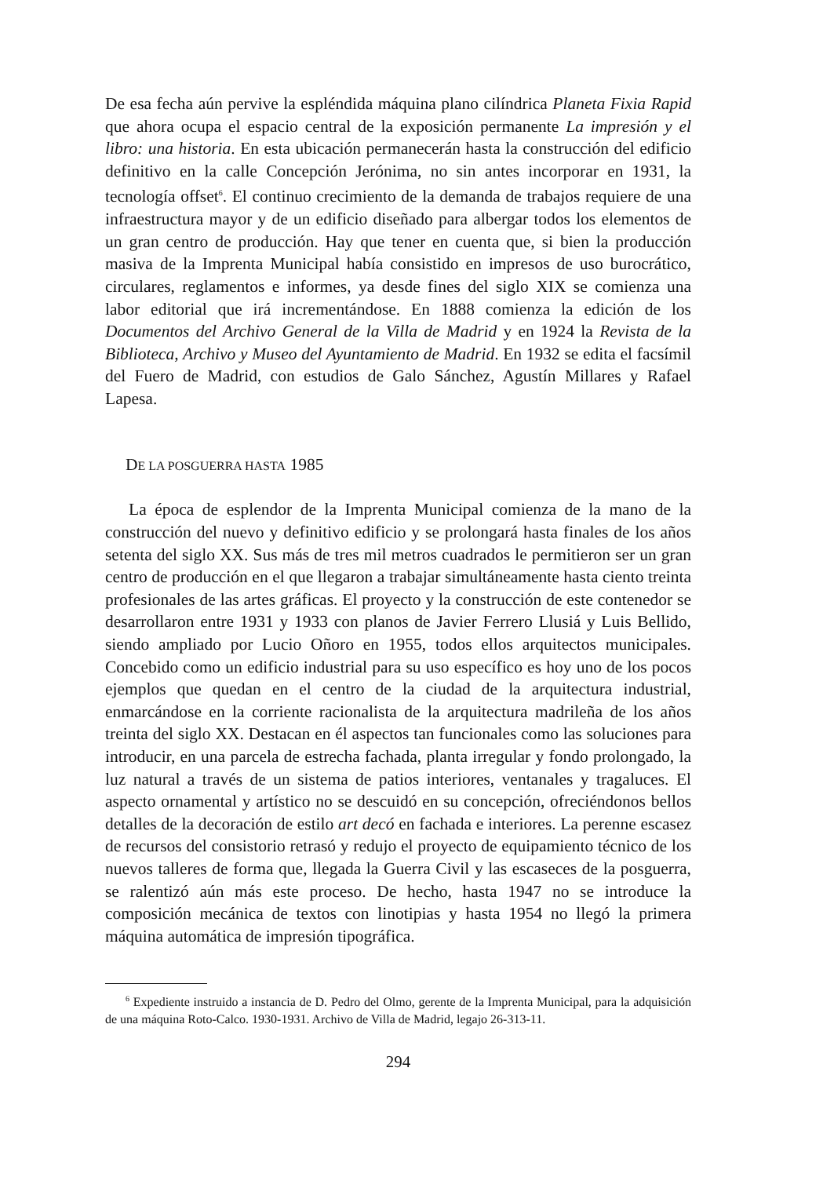De esa fecha aún pervive la espléndida máquina plano cilíndrica Planeta Fixia Rapid que ahora ocupa el espacio central de la exposición permanente La impresión y el libro: una historia. En esta ubicación permanecerán hasta la construcción del edificio definitivo en la calle Concepción Jerónima, no sin antes incorporar en 1931, la tecnología offset<sup>6</sup>. El continuo crecimiento de la demanda de trabajos requiere de una infraestructura mayor y de un edificio diseñado para albergar todos los elementos de un gran centro de producción. Hay que tener en cuenta que, si bien la producción masiva de la Imprenta Municipal había consistido en impresos de uso burocrático, circulares, reglamentos e informes, ya desde fines del siglo XIX se comienza una labor editorial que irá incrementándose. En 1888 comienza la edición de los Documentos del Archivo General de la Villa de Madrid y en 1924 la Revista de la Biblioteca, Archivo y Museo del Ayuntamiento de Madrid. En 1932 se edita el facsímil del Fuero de Madrid, con estudios de Galo Sánchez, Agustín Millares y Rafael Lapesa.
DE LA POSGUERRA HASTA 1985
La época de esplendor de la Imprenta Municipal comienza de la mano de la construcción del nuevo y definitivo edificio y se prolongará hasta finales de los años setenta del siglo XX. Sus más de tres mil metros cuadrados le permitieron ser un gran centro de producción en el que llegaron a trabajar simultáneamente hasta ciento treinta profesionales de las artes gráficas. El proyecto y la construcción de este contenedor se desarrollaron entre 1931 y 1933 con planos de Javier Ferrero Llusiá y Luis Bellido, siendo ampliado por Lucio Oñoro en 1955, todos ellos arquitectos municipales. Concebido como un edificio industrial para su uso específico es hoy uno de los pocos ejemplos que quedan en el centro de la ciudad de la arquitectura industrial, enmarcándose en la corriente racionalista de la arquitectura madrileña de los años treinta del siglo XX. Destacan en él aspectos tan funcionales como las soluciones para introducir, en una parcela de estrecha fachada, planta irregular y fondo prolongado, la luz natural a través de un sistema de patios interiores, ventanales y tragaluces. El aspecto ornamental y artístico no se descuidó en su concepción, ofreciéndonos bellos detalles de la decoración de estilo art decó en fachada e interiores. La perenne escasez de recursos del consistorio retrasó y redujo el proyecto de equipamiento técnico de los nuevos talleres de forma que, llegada la Guerra Civil y las escaseces de la posguerra, se ralentizó aún más este proceso. De hecho, hasta 1947 no se introduce la composición mecánica de textos con linotipias y hasta 1954 no llegó la primera máquina automática de impresión tipográfica.
<sup>6</sup> Expediente instruido a instancia de D. Pedro del Olmo, gerente de la Imprenta Municipal, para la adquisición de una máquina Roto-Calco. 1930-1931. Archivo de Villa de Madrid, legajo 26-313-11.
294